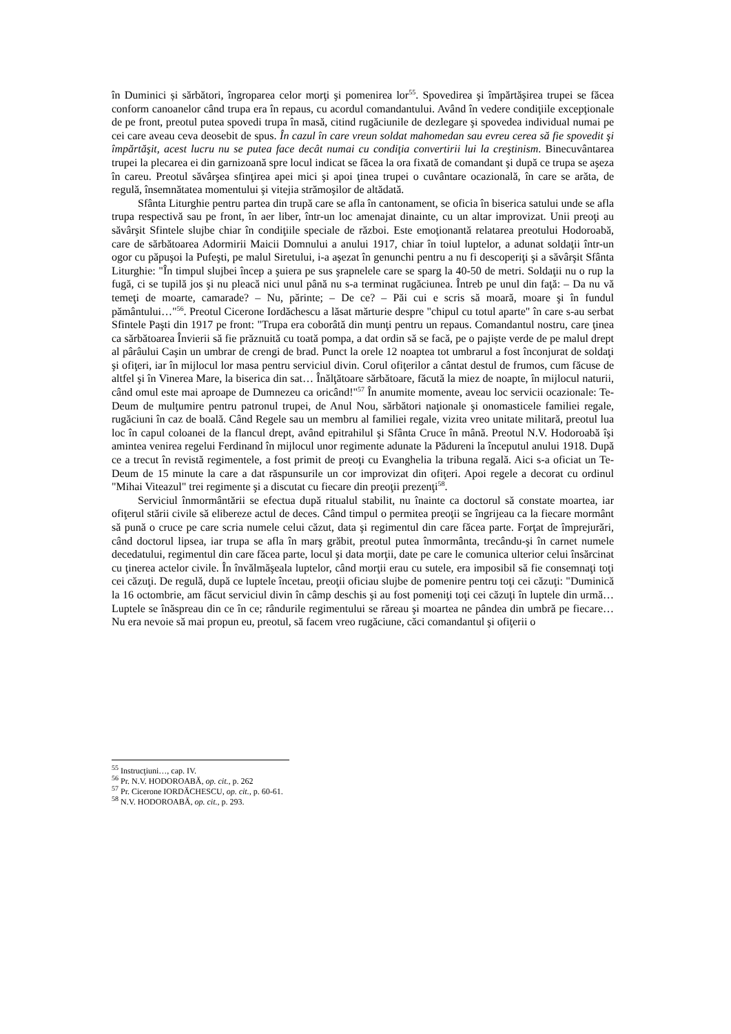în Duminici și sărbători, îngroparea celor morţi şi pomenirea lor<sup>55</sup>. Spovedirea şi împărtăşirea trupei se făcea conform canoanelor când trupa era în repaus, cu acordul comandantului. Având în vedere condiţiile excepţionale de pe front, preotul putea spovedi trupa în masă, citind rugăciunile de dezlegare şi spovedea individual numai pe cei care aveau ceva deosebit de spus. În cazul în care vreun soldat mahomedan sau evreu cerea să fie spovedit şi împărtăşit, acest lucru nu se putea face decât numai cu condiţia convertirii lui la creştinism. Binecuvântarea trupei la plecarea ei din garnizoană spre locul indicat se făcea la ora fixată de comandant şi după ce trupa se aşeza în careu. Preotul săvârşea sfinţirea apei mici şi apoi ţinea trupei o cuvântare ocazională, în care se arăta, de regulă, însemnătatea momentului şi vitejia strămoşilor de altădată.
Sfânta Liturghie pentru partea din trupă care se afla în cantonament, se oficia în biserica satului unde se afla trupa respectivă sau pe front, în aer liber, într-un loc amenajat dinainte, cu un altar improvizat. Unii preoţi au săvârşit Sfintele slujbe chiar în condiţiile speciale de război. Este emoţionantă relatarea preotului Hodoroabă, care de sărbătoarea Adormirii Maicii Domnului a anului 1917, chiar în toiul luptelor, a adunat soldaţii într-un ogor cu păpuşoi la Pufeşti, pe malul Siretului, i-a aşezat în genunchi pentru a nu fi descoperiţi şi a săvârşit Sfânta Liturghie: "În timpul slujbei încep a şuiera pe sus şrapnelele care se sparg la 40-50 de metri. Soldaţii nu o rup la fugă, ci se tupilă jos şi nu pleacă nici unul până nu s-a terminat rugăciunea. Întreb pe unul din faţă: – Da nu vă temeţi de moarte, camarade? – Nu, părinte; – De ce? – Păi cui e scris să moară, moare şi în fundul pământului…"<sup>56</sup>. Preotul Cicerone Iordăchescu a lăsat mărturie despre "chipul cu totul aparte" în care s-au serbat Sfintele Paşti din 1917 pe front: "Trupa era coborâtă din munţi pentru un repaus. Comandantul nostru, care ţinea ca sărbătoarea Învierii să fie prăznuită cu toată pompa, a dat ordin să se facă, pe o pajiște verde de pe malul drept al pârâului Caşin un umbrar de crengi de brad. Punct la orele 12 noaptea tot umbrarul a fost înconjurat de soldaţi şi ofiţeri, iar în mijlocul lor masa pentru serviciul divin. Corul ofiţerilor a cântat destul de frumos, cum făcuse de altfel şi în Vinerea Mare, la biserica din sat… Înălţătoare sărbătoare, făcută la miez de noapte, în mijlocul naturii, când omul este mai aproape de Dumnezeu ca oricând!"<sup>57</sup> În anumite momente, aveau loc servicii ocazionale: Te-Deum de mulţumire pentru patronul trupei, de Anul Nou, sărbători naţionale şi onomasticele familiei regale, rugăciuni în caz de boală. Când Regele sau un membru al familiei regale, vizita vreo unitate militară, preotul lua loc în capul coloanei de la flancul drept, având epitrahilul şi Sfânta Cruce în mână. Preotul N.V. Hodoroabă îşi amintea venirea regelui Ferdinand în mijlocul unor regimente adunate la Pădureni la începutul anului 1918. După ce a trecut în revistă regimentele, a fost primit de preoţi cu Evanghelia la tribuna regală. Aici s-a oficiat un Te-Deum de 15 minute la care a dat răspunsurile un cor improvizat din ofiţeri. Apoi regele a decorat cu ordinul "Mihai Viteazul" trei regimente şi a discutat cu fiecare din preoţii prezenţi<sup>58</sup>.
Serviciul înmormântării se efectua după ritualul stabilit, nu înainte ca doctorul să constate moartea, iar ofiţerul stării civile să elibereze actul de deces. Când timpul o permitea preoţii se îngrijeau ca la fiecare mormânt să pună o cruce pe care scria numele celui căzut, data şi regimentul din care făcea parte. Forţat de împrejurări, când doctorul lipsea, iar trupa se afla în marş grăbit, preotul putea înmormânta, trecându-şi în carnet numele decedatului, regimentul din care făcea parte, locul şi data morţii, date pe care le comunica ulterior celui însărcinat cu ţinerea actelor civile. În învălmăşeala luptelor, când morţii erau cu sutele, era imposibil să fie consemnaţi toţi cei căzuţi. De regulă, după ce luptele încetau, preoţii oficiau slujbe de pomenire pentru toţi cei căzuţi: "Duminică la 16 octombrie, am făcut serviciul divin în câmp deschis şi au fost pomeniţi toţi cei căzuţi în luptele din urmă… Luptele se înăspreau din ce în ce; rândurile regimentului se răreau şi moartea ne pândea din umbră pe fiecare… Nu era nevoie să mai propun eu, preotul, să facem vreo rugăciune, căci comandantul şi ofiţerii o
<sup>55</sup> Instrucţiuni…, cap. IV.
<sup>56</sup> Pr. N.V. HODOROABĂ, op. cit., p. 262
<sup>57</sup> Pr. Cicerone IORDĂCHESCU, op. cit., p. 60-61.
<sup>58</sup> N.V. HODOROABĂ, op. cit., p. 293.